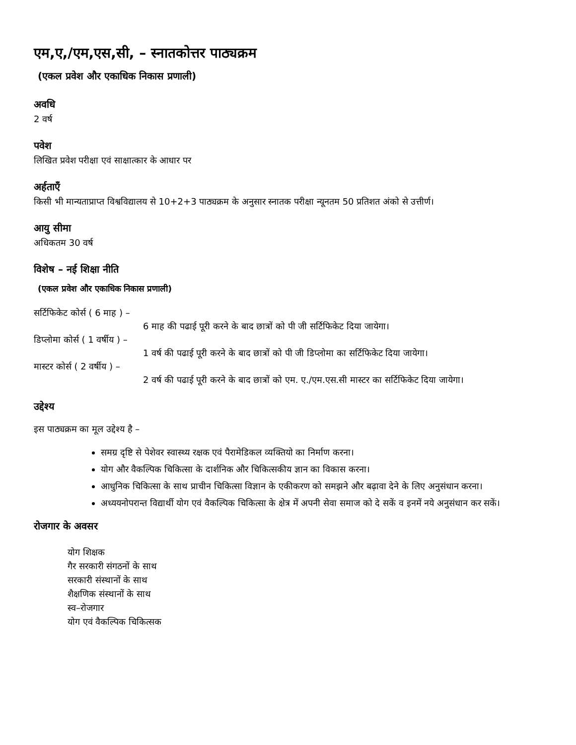एम,ए,/एम,एस,सी, – स्नातकोत्तर पाठ्यक्रम
(एकल प्रवेश और एकाधिक निकास प्रणाली)
अवधि
2 वर्ष
पवेश
लिखित प्रवेश परीक्षा एवं साक्षात्कार के आधार पर
अर्हताएँ
किसी भी मान्यताप्राप्त विश्वविद्यालय से 10+2+3 पाठ्यक्रम के अनुसार स्नातक परीक्षा न्यूनतम 50 प्रतिशत अंको से उत्तीर्ण।
आयु सीमा
अधिकतम 30 वर्ष
विशेष – नई शिक्षा नीति
(एकल प्रवेश और एकाधिक निकास प्रणाली)
सर्टिफिकेट कोर्स ( 6 माह ) –
6 माह की पढाई पूरी करने के बाद छात्रों को पी जी सर्टिफिकेट दिया जायेगा।
डिप्लोमा कोर्स ( 1 वर्षीय ) –
1 वर्ष की पढाई पूरी करने के बाद छात्रों को पी जी डिप्लोमा का सर्टिफिकेट दिया जायेगा।
मास्टर कोर्स ( 2 वर्षीय ) –
2 वर्ष की पढाई पूरी करने के बाद छात्रों को एम. ए./एम.एस.सी मास्टर का सर्टिफिकेट दिया जायेगा।
उद्देश्य
इस पाठ्यक्रम का मूल उद्देश्य है –
समग्र दृष्टि से पेशेवर स्वास्थ्य रक्षक एवं पैरामेडिकल व्यक्तियो का निर्माण करना।
योग और वैकल्पिक चिकित्सा के दार्शनिक और चिकित्सकीय ज्ञान का विकास करना।
आधुनिक चिकित्सा के साथ प्राचीन चिकित्सा विज्ञान के एकीकरण को समझने और बढ़ावा देने के लिए अनुसंधान करना।
अध्ययनोपरान्त विद्यार्थी योग एवं वैकल्पिक चिकित्सा के क्षेत्र में अपनी सेवा समाज को दे सकें व इनमें नये अनुसंधान कर सकें।
रोजगार के अवसर
योग शिक्षक
गैर सरकारी संगठनों के साथ
सरकारी संस्थानों के साथ
शैक्षणिक संस्थानों के साथ
स्व–रोजगार
योग एवं वैकल्पिक चिकित्सक